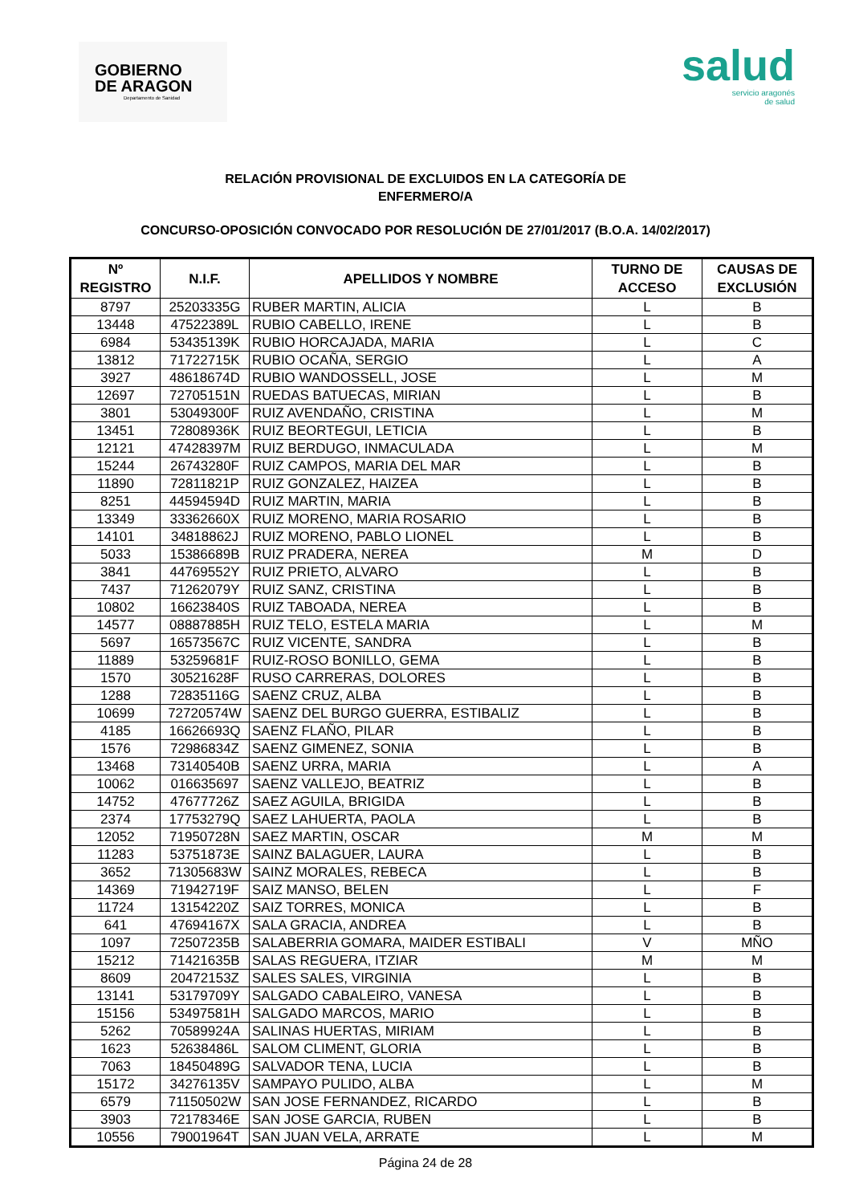GOBIERNO
DE ARAGON
Departamento de Sanidad
salud
servicio aragonés
de salud
RELACIÓN PROVISIONAL DE EXCLUIDOS EN LA CATEGORÍA DE
ENFERMERO/A
CONCURSO-OPOSICIÓN CONVOCADO POR RESOLUCIÓN DE 27/01/2017 (B.O.A. 14/02/2017)
| Nº REGISTRO | N.I.F. | APELLIDOS Y NOMBRE | TURNO DE ACCESO | CAUSAS DE EXCLUSIÓN |
| --- | --- | --- | --- | --- |
| 8797 | 25203335G | RUBER MARTIN, ALICIA | L | B |
| 13448 | 47522389L | RUBIO CABELLO, IRENE | L | B |
| 6984 | 53435139K | RUBIO HORCAJADA, MARIA | L | C |
| 13812 | 71722715K | RUBIO OCAÑA, SERGIO | L | A |
| 3927 | 48618674D | RUBIO WANDOSSELL, JOSE | L | M |
| 12697 | 72705151N | RUEDAS BATUECAS, MIRIAN | L | B |
| 3801 | 53049300F | RUIZ AVENDAÑO, CRISTINA | L | M |
| 13451 | 72808936K | RUIZ BEORTEGUI, LETICIA | L | B |
| 12121 | 47428397M | RUIZ BERDUGO, INMACULADA | L | M |
| 15244 | 26743280F | RUIZ CAMPOS, MARIA DEL MAR | L | B |
| 11890 | 72811821P | RUIZ GONZALEZ, HAIZEA | L | B |
| 8251 | 44594594D | RUIZ MARTIN, MARIA | L | B |
| 13349 | 33362660X | RUIZ MORENO, MARIA ROSARIO | L | B |
| 14101 | 34818862J | RUIZ MORENO, PABLO LIONEL | L | B |
| 5033 | 15386689B | RUIZ PRADERA, NEREA | M | D |
| 3841 | 44769552Y | RUIZ PRIETO, ALVARO | L | B |
| 7437 | 71262079Y | RUIZ SANZ, CRISTINA | L | B |
| 10802 | 16623840S | RUIZ TABOADA, NEREA | L | B |
| 14577 | 08887885H | RUIZ TELO, ESTELA MARIA | L | M |
| 5697 | 16573567C | RUIZ VICENTE, SANDRA | L | B |
| 11889 | 53259681F | RUIZ-ROSO BONILLO, GEMA | L | B |
| 1570 | 30521628F | RUSO CARRERAS, DOLORES | L | B |
| 1288 | 72835116G | SAENZ CRUZ, ALBA | L | B |
| 10699 | 72720574W | SAENZ DEL BURGO GUERRA, ESTIBALIZ | L | B |
| 4185 | 16626693Q | SAENZ FLAÑO, PILAR | L | B |
| 1576 | 72986834Z | SAENZ GIMENEZ, SONIA | L | B |
| 13468 | 73140540B | SAENZ URRA, MARIA | L | A |
| 10062 | 016635697 | SAENZ VALLEJO, BEATRIZ | L | B |
| 14752 | 47677726Z | SAEZ AGUILA, BRIGIDA | L | B |
| 2374 | 17753279Q | SAEZ LAHUERTA, PAOLA | L | B |
| 12052 | 71950728N | SAEZ MARTIN, OSCAR | M | M |
| 11283 | 53751873E | SAINZ BALAGUER, LAURA | L | B |
| 3652 | 71305683W | SAINZ MORALES, REBECA | L | B |
| 14369 | 71942719F | SAIZ MANSO, BELEN | L | F |
| 11724 | 13154220Z | SAIZ TORRES, MONICA | L | B |
| 641 | 47694167X | SALA GRACIA, ANDREA | L | B |
| 1097 | 72507235B | SALABERRIA GOMARA, MAIDER ESTIBALI | V | MÑO |
| 15212 | 71421635B | SALAS REGUERA, ITZIAR | M | M |
| 8609 | 20472153Z | SALES SALES, VIRGINIA | L | B |
| 13141 | 53179709Y | SALGADO CABALEIRO, VANESA | L | B |
| 15156 | 53497581H | SALGADO MARCOS, MARIO | L | B |
| 5262 | 70589924A | SALINAS HUERTAS, MIRIAM | L | B |
| 1623 | 52638486L | SALOM CLIMENT, GLORIA | L | B |
| 7063 | 18450489G | SALVADOR TENA, LUCIA | L | B |
| 15172 | 34276135V | SAMPAYO PULIDO, ALBA | L | M |
| 6579 | 71150502W | SAN JOSE FERNANDEZ, RICARDO | L | B |
| 3903 | 72178346E | SAN JOSE GARCIA, RUBEN | L | B |
| 10556 | 79001964T | SAN JUAN VELA, ARRATE | L | M |
Página 24 de 28